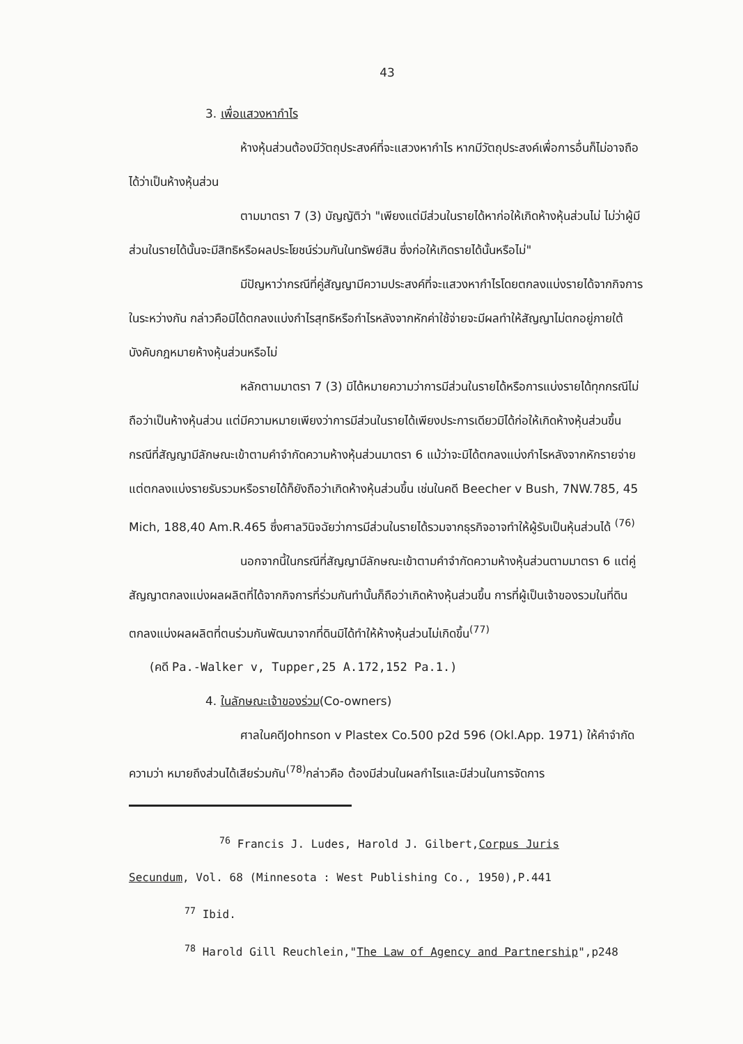43
3. เพื่อแสวงหากำไร
ห้างหุ้นส่วนต้องมีวัตถุประสงค์ที่จะแสวงหากำไร หากมีวัตถุประสงค์เพื่อการอื่นก็ไม่อาจถือได้ว่าเป็นห้างหุ้นส่วน
ตามมาตรา 7 (3) บัญญัติว่า "เพียงแต่มีส่วนในรายได้หาก่อให้เกิดห้างหุ้นส่วนไม่ ไม่ว่าผู้มีส่วนในรายได้นั้นจะมีสิทธิหรือผลประโยชน์ร่วมกันในทรัพย์สิน ซึ่งก่อให้เกิดรายได้นั้นหรือไม่"
มีปัญหาว่ากรณีที่คู่สัญญามีความประสงค์ที่จะแสวงหากำไรโดยตกลงแบ่งรายได้จากกิจการในระหว่างกัน กล่าวคือมิได้ตกลงแบ่งกำไรสุทธิหรือกำไรหลังจากหักค่าใช้จ่ายจะมีผลทำให้สัญญาไม่ตกอยู่ภายใต้บังคับกฎหมายห้างหุ้นส่วนหรือไม่
หลักตามมาตรา 7 (3) มิได้หมายความว่าการมีส่วนในรายได้หรือการแบ่งรายได้ทุกกรณีไม่ถือว่าเป็นห้างหุ้นส่วน แต่มีความหมายเพียงว่าการมีส่วนในรายได้เพียงประการเดียวมิได้ก่อให้เกิดห้างหุ้นส่วนขึ้น กรณีที่สัญญามีลักษณะเข้าตามคำจำกัดความห้างหุ้นส่วนมาตรา 6 แม้ว่าจะมิได้ตกลงแบ่งกำไรหลังจากหักรายจ่าย แต่ตกลงแบ่งรายรับรวมหรือรายได้ก็ยังถือว่าเกิดห้างหุ้นส่วนขึ้น เช่นในคดี Beecher v Bush, 7NW.785, 45 Mich, 188,40 Am.R.465 ซึ่งศาลวินิจฉัยว่าการมีส่วนในรายได้รวมจากธุรกิจอาจทำให้ผู้รับเป็นหุ้นส่วนได้ <sup>(76)</sup>
นอกจากนี้ในกรณีที่สัญญามีลักษณะเข้าตามคำจำกัดความห้างหุ้นส่วนตามมาตรา 6 แต่คู่สัญญาตกลงแบ่งผลผลิตที่ได้จากกิจการที่ร่วมกันทำนั้นก็ถือว่าเกิดห้างหุ้นส่วนขึ้น การที่ผู้เป็นเจ้าของรวมในที่ดินตกลงแบ่งผลผลิตที่ตนร่วมกันพัฒนาจากที่ดินมิได้ทำให้ห้างหุ้นส่วนไม่เกิดขึ้น<sup>(77)</sup>
(คดี Pa.-Walker v, Tupper,25 A.172,152 Pa.1.)
4. ในลักษณะเจ้าของร่วม(Co-owners)
ศาลในคดีJohnson v Plastex Co.500 p2d 596 (Okl.App. 1971) ให้คำจำกัดความว่า หมายถึงส่วนได้เสียร่วมกัน<sup>(78)</sup>กล่าวคือ ต้องมีส่วนในผลกำไรและมีส่วนในการจัดการ
<sup>76</sup> Francis J. Ludes, Harold J. Gilbert,Corpus Juris
Secundum, Vol. 68 (Minnesota : West Publishing Co., 1950),P.441
<sup>77</sup> Ibid.
<sup>78</sup> Harold Gill Reuchlein,"The Law of Agency and Partnership",p248